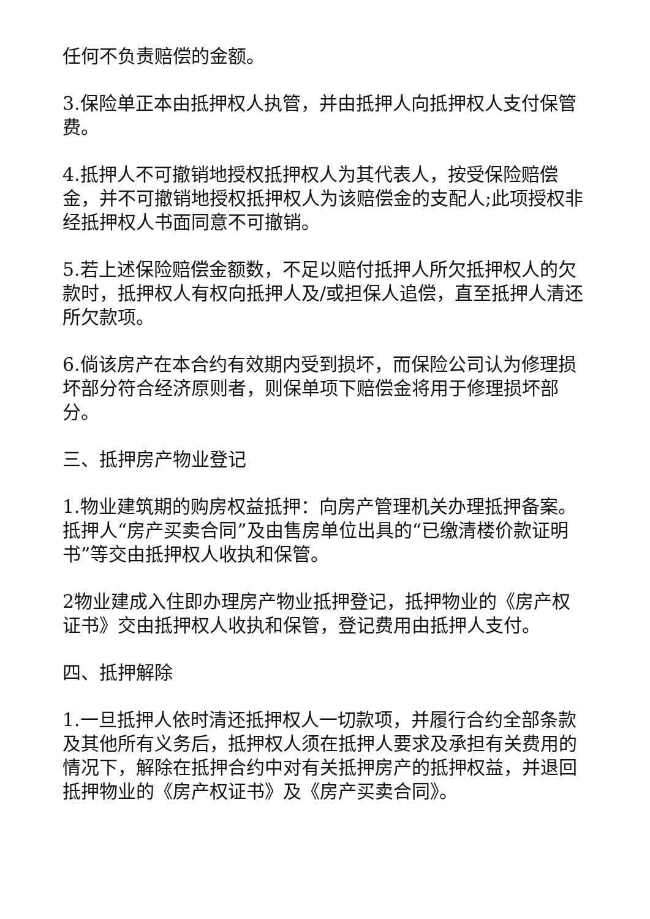任何不负责赔偿的金额。
3.保险单正本由抵押权人执管，并由抵押人向抵押权人支付保管费。
4.抵押人不可撤销地授权抵押权人为其代表人，按受保险赔偿金，并不可撤销地授权抵押权人为该赔偿金的支配人;此项授权非经抵押权人书面同意不可撤销。
5.若上述保险赔偿金额数，不足以赔付抵押人所欠抵押权人的欠款时，抵押权人有权向抵押人及/或担保人追偿，直至抵押人清还所欠款项。
6.倘该房产在本合约有效期内受到损坏，而保险公司认为修理损坏部分符合经济原则者，则保单项下赔偿金将用于修理损坏部分。
三、抵押房产物业登记
1.物业建筑期的购房权益抵押：向房产管理机关办理抵押备案。抵押人“房产买卖合同”及由售房单位出具的“已缴清楼价款证明书”等交由抵押权人收执和保管。
2物业建成入住即办理房产物业抵押登记，抵押物业的《房产权证书》交由抵押权人收执和保管，登记费用由抵押人支付。
四、抵押解除
1.一旦抵押人依时清还抵押权人一切款项，并履行合约全部条款及其他所有义务后，抵押权人须在抵押人要求及承担有关费用的情况下，解除在抵押合约中对有关抵押房产的抵押权益，并退回抵押物业的《房产权证书》及《房产买卖合同》。